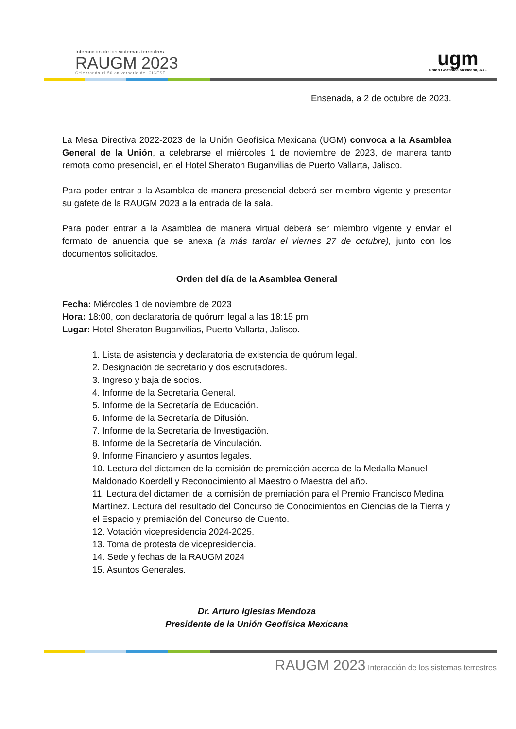Interacción de los sistemas terrestres
RAUGM 2023
Celebrando el 50 aniversario del CICESE
ugm
Unión Geofísica Mexicana, A.C.
Ensenada, a 2 de octubre de 2023.
La Mesa Directiva 2022-2023 de la Unión Geofísica Mexicana (UGM) convoca a la Asamblea General de la Unión, a celebrarse el miércoles 1 de noviembre de 2023, de manera tanto remota como presencial, en el Hotel Sheraton Buganvilias de Puerto Vallarta, Jalisco.
Para poder entrar a la Asamblea de manera presencial deberá ser miembro vigente y presentar su gafete de la RAUGM 2023 a la entrada de la sala.
Para poder entrar a la Asamblea de manera virtual deberá ser miembro vigente y enviar el formato de anuencia que se anexa (a más tardar el viernes 27 de octubre), junto con los documentos solicitados.
Orden del día de la Asamblea General
Fecha: Miércoles 1 de noviembre de 2023
Hora: 18:00, con declaratoria de quórum legal a las 18:15 pm
Lugar: Hotel Sheraton Buganvilias, Puerto Vallarta, Jalisco.
1. Lista de asistencia y declaratoria de existencia de quórum legal.
2. Designación de secretario y dos escrutadores.
3. Ingreso y baja de socios.
4. Informe de la Secretaría General.
5. Informe de la Secretaría de Educación.
6. Informe de la Secretaría de Difusión.
7. Informe de la Secretaría de Investigación.
8. Informe de la Secretaría de Vinculación.
9. Informe Financiero y asuntos legales.
10. Lectura del dictamen de la comisión de premiación acerca de la Medalla Manuel Maldonado Koerdell y Reconocimiento al Maestro o Maestra del año.
11. Lectura del dictamen de la comisión de premiación para el Premio Francisco Medina Martínez. Lectura del resultado del Concurso de Conocimientos en Ciencias de la Tierra y el Espacio y premiación del Concurso de Cuento.
12. Votación vicepresidencia 2024-2025.
13. Toma de protesta de vicepresidencia.
14. Sede y fechas de la RAUGM 2024
15. Asuntos Generales.
Dr. Arturo Iglesias Mendoza
Presidente de la Unión Geofísica Mexicana
RAUGM 2023 Interacción de los sistemas terrestres